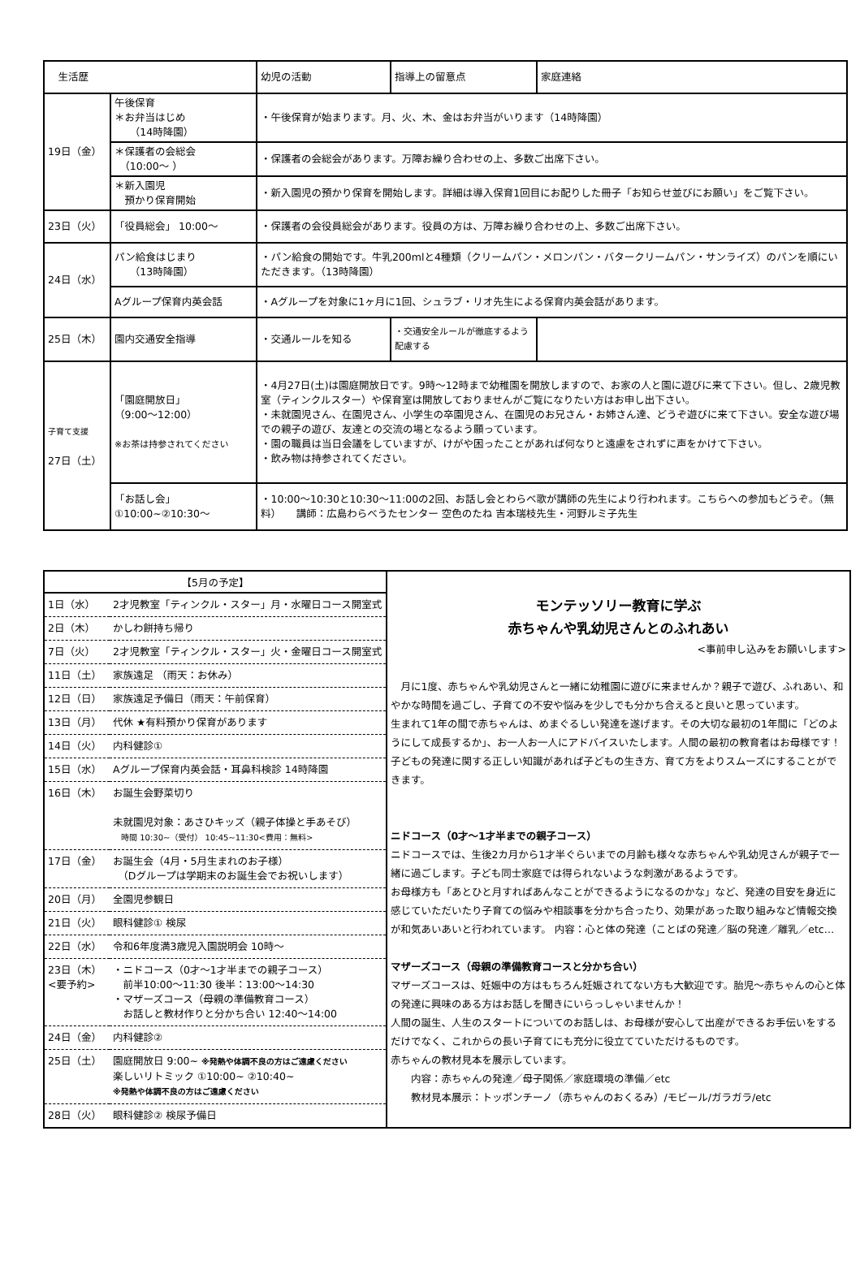| 生活歴 | | 幼児の活動 | 指導上の留意点 | 家庭連絡 |
| --- | --- | --- | --- | --- |
| 19日（金） | 午後保育 ＊お弁当はじめ （14時降園） | ・午後保育が始まります。月、火、木、金はお弁当がいります（14時降園） | | |
| | ＊保護者の会総会 （10:00～ ） | ・保護者の会総会があります。万障お繰り合わせの上、多数ご出席下さい。 | | |
| | ＊新入園児 預かり保育開始 | ・新入園児の預かり保育を開始します。詳細は導入保育1回目にお配りした冊子「お知らせ並びにお願い」をご覧下さい。 | | |
| 23日（火） | 「役員総会」 10:00～ | ・保護者の会役員総会があります。役員の方は、万障お繰り合わせの上、多数ご出席下さい。 | | |
| 24日（水） | パン給食はじまり （13時降園） | ・パン給食の開始です。牛乳200mlと4種類（クリームパン・メロンパン・バタークリームパン・サンライズ）のパンを順にいただきます。（13時降園） | | |
| | Aグループ保育内英会話 | ・Aグループを対象に1ヶ月に1回、シュラブ・リオ先生による保育内英会話があります。 | | |
| 25日（木） | 園内交通安全指導 | ・交通ルールを知る | ・交通安全ルールが徹底するよう配慮する | |
| 子育て支援 27日（土） | 「園庭開放日」 （9:00～12:00） ※お茶は持参されてください | ・4月27日(土)は園庭開放日です。9時～12時まで幼稚園を開放しますので、お家の人と園に遊びに来て下さい。但し、2歳児教室（ティンクルスター）や保育室は開放しておりませんがご覧になりたい方はお申し出下さい。 ・未就園児さん、在園児さん、小学生の卒園児さん、在園児のお兄さん・お姉さん達、どうぞ遊びに来て下さい。安全な遊び場での親子の遊び、友達との交流の場となるよう願っています。 ・園の職員は当日会議をしていますが、けがや困ったことがあれば何なりと遠慮をされずに声をかけて下さい。 ・飲み物は持参されてください。 | | |
| | 「お話し会」 ①10:00~②10:30～ | ・10:00～10:30と10:30～11:00の2回、お話し会とわらべ歌が講師の先生により行われます。こちらへの参加もどうぞ。（無料） 講師：広島わらべうたセンター 空色のたね 吉本瑞枝先生・河野ルミ子先生 | | |
| 【5月の予定】 | |
| --- | --- |
| 1日（水） | 2才児教室「ティンクル・スター」月・水曜日コース開室式 |
| 2日（木） | かしわ餅持ち帰り |
| 7日（火） | 2才児教室「ティンクル・スター」火・金曜日コース開室式 |
| 11日（土） | 家族遠足 （雨天：お休み） |
| 12日（日） | 家族遠足予備日（雨天：午前保育） |
| 13日（月） | 代休 ★有料預かり保育があります |
| 14日（火） | 内科健診① |
| 15日（水） | Aグループ保育内英会話・耳鼻科検診 14時降園 |
| 16日（木） | お誕生会野菜切り 未就園児対象：あさひキッズ（親子体操と手あそび） 時間 10:30~（受付） 10:45~11:30<費用：無料> |
| 17日（金） | お誕生会（4月・5月生まれのお子様） （Dグループは学期末のお誕生会でお祝いします） |
| 20日（月） | 全園児参観日 |
| 21日（火） | 眼科健診① 検尿 |
| 22日（水） | 令和6年度満3歳児入園説明会 10時～ |
| 23日（木） <要予約> | ・ニドコース（0才～1才半までの親子コース） 前半10:00～11:30 後半：13:00～14:30 ・マザーズコース（母親の準備教育コース） お話しと教材作りと分かち合い 12:40～14:00 |
| 24日（金） | 内科健診② |
| 25日（土） | 園庭開放日 9:00~ ※発熱や体調不良の方はご遠慮ください 楽しいリトミック ①10:00~ ②10:40~ ※発熱や体調不良の方はご遠慮ください |
| 28日（火） | 眼科健診② 検尿予備日 |
モンテッソリー教育に学ぶ
赤ちゃんや乳幼児さんとのふれあい
<事前申し込みをお願いします>
　月に1度、赤ちゃんや乳幼児さんと一緒に幼稚園に遊びに来ませんか？親子で遊び、ふれあい、和やかな時間を過ごし、子育ての不安や悩みを少しでも分かち合えると良いと思っています。
生まれて1年の間で赤ちゃんは、めまぐるしい発達を遂げます。その大切な最初の1年間に「どのようにして成長するか」、お一人お一人にアドバイスいたします。人間の最初の教育者はお母様です！子どもの発達に関する正しい知識があれば子どもの生き方、育て方をよりスムーズにすることができます。
ニドコース（0才～1才半までの親子コース）
ニドコースでは、生後2カ月から1才半ぐらいまでの月齢も様々な赤ちゃんや乳幼児さんが親子で一緒に過ごします。子ども同士家庭では得られないような刺激があるようです。
お母様方も「あとひと月すればあんなことができるようになるのかな」など、発達の目安を身近に感じていただいたり子育ての悩みや相談事を分かち合ったり、効果があった取り組みなど情報交換が和気あいあいと行われています。 内容：心と体の発達（ことばの発達／脳の発達／離乳／etc…
マザーズコース（母親の準備教育コースと分かち合い）
マザーズコースは、妊娠中の方はもちろん妊娠されてない方も大歓迎です。胎児～赤ちゃんの心と体の発達に興味のある方はお話しを聞きにいらっしゃいませんか！
人間の誕生、人生のスタートについてのお話しは、お母様が安心して出産ができるお手伝いをするだけでなく、これからの長い子育てにも充分に役立てていただけるものです。
赤ちゃんの教材見本を展示しています。
　　内容：赤ちゃんの発達／母子関係／家庭環境の準備／etc
　　教材見本展示：トッポンチーノ（赤ちゃんのおくるみ）/モビール/ガラガラ/etc